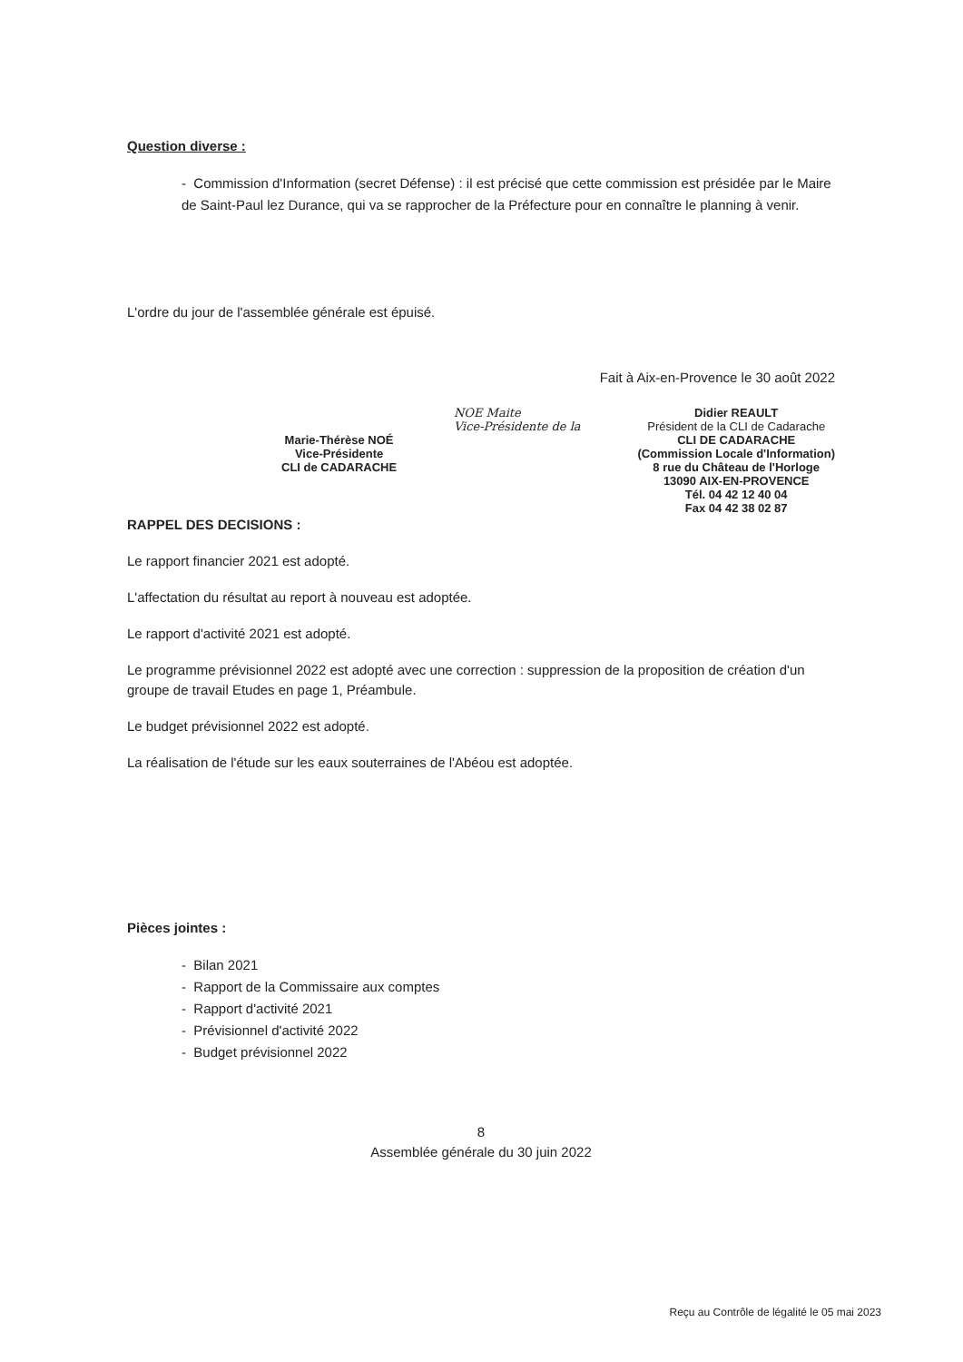Question diverse :
- Commission d'Information (secret Défense) : il est précisé que cette commission est présidée par le Maire de Saint-Paul lez Durance, qui va se rapprocher de la Préfecture pour en connaître le planning à venir.
L'ordre du jour de l'assemblée générale est épuisé.
Fait à Aix-en-Provence le 30 août 2022
Marie-Thérèse NOÉ
Vice-Présidente
CLI de CADARACHE
NOE Maite
Vice-Présidente de la
Didier REAULT
Président de la CLI de Cadarache
CLI DE CADARACHE
(Commission Locale d'Information)
8 rue du Château de l'Horloge
13090 AIX-EN-PROVENCE
Tél. 04 42 12 40 04
Fax 04 42 38 02 87
RAPPEL DES DECISIONS :
Le rapport financier 2021 est adopté.
L'affectation du résultat au report à nouveau est adoptée.
Le rapport d'activité 2021 est adopté.
Le programme prévisionnel 2022 est adopté avec une correction : suppression de la proposition de création d'un groupe de travail Etudes en page 1, Préambule.
Le budget prévisionnel 2022 est adopté.
La réalisation de l'étude sur les eaux souterraines de l'Abéou est adoptée.
Pièces jointes :
- Bilan 2021
- Rapport de la Commissaire aux comptes
- Rapport d'activité 2021
- Prévisionnel d'activité 2022
- Budget prévisionnel 2022
8
Assemblée générale du 30 juin 2022
Reçu au Contrôle de légalité le 05 mai 2023